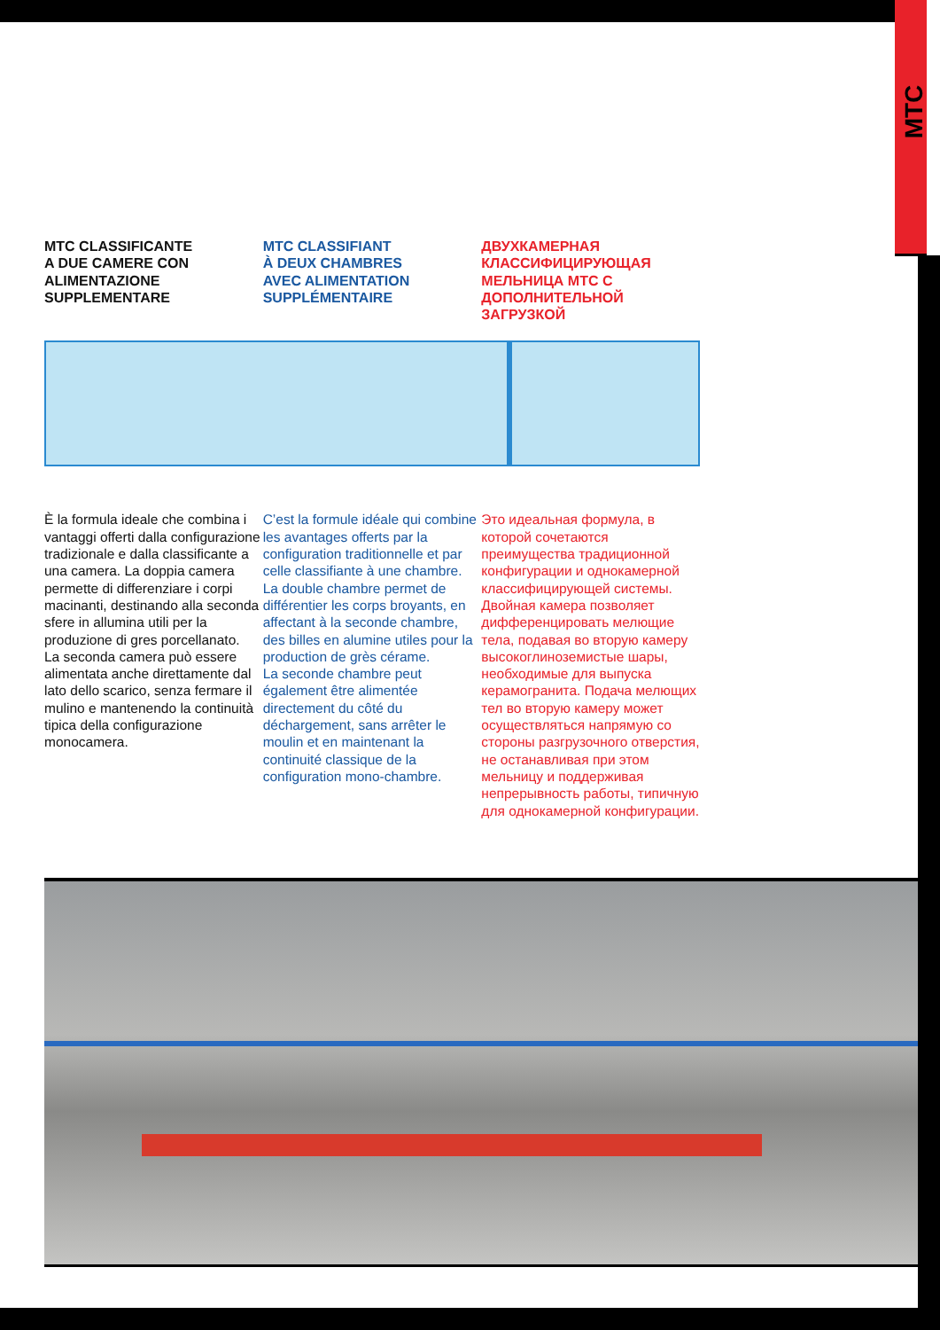MTC
MTC CLASSIFICANTE
A DUE CAMERE CON
ALIMENTAZIONE
SUPPLEMENTARE
MTC CLASSIFIANT
À DEUX CHAMBRES
AVEC ALIMENTATION
SUPPLÉMENTAIRE
ДВУХКАМЕРНАЯ
КЛАССИФИЦИРУЮЩАЯ
МЕЛЬНИЦА MTC С
ДОПОЛНИТЕЛЬНОЙ
ЗАГРУЗКОЙ
È la formula ideale che combina i vantaggi offerti dalla configurazione tradizionale e dalla classificante a una camera. La doppia camera permette di differenziare i corpi macinanti, destinando alla seconda sfere in allumina utili per la produzione di gres porcellanato.
La seconda camera può essere alimentata anche direttamente dal lato dello scarico, senza fermare il mulino e mantenendo la continuità tipica della configurazione monocamera.
C’est la formule idéale qui combine les avantages offerts par la configuration traditionnelle et par celle classifiante à une chambre.
La double chambre permet de différentier les corps broyants, en affectant à la seconde chambre, des billes en alumine utiles pour la production de grès cérame.
La seconde chambre peut également être alimentée directement du côté du déchargement, sans arrêter le moulin et en maintenant la continuité classique de la configuration mono-chambre.
Это идеальная формула, в которой сочетаются преимущества традиционной конфигурации и однокамерной классифицирующей системы. Двойная камера позволяет дифференцировать мелющие тела, подавая во вторую камеру высокоглиноземистые шары, необходимые для выпуска керамогранита. Подача мелющих тел во вторую камеру может осуществляться напрямую со стороны разгрузочного отверстия, не останавливая при этом мельницу и поддерживая непрерывность работы, типичную для однокамерной конфигурации.